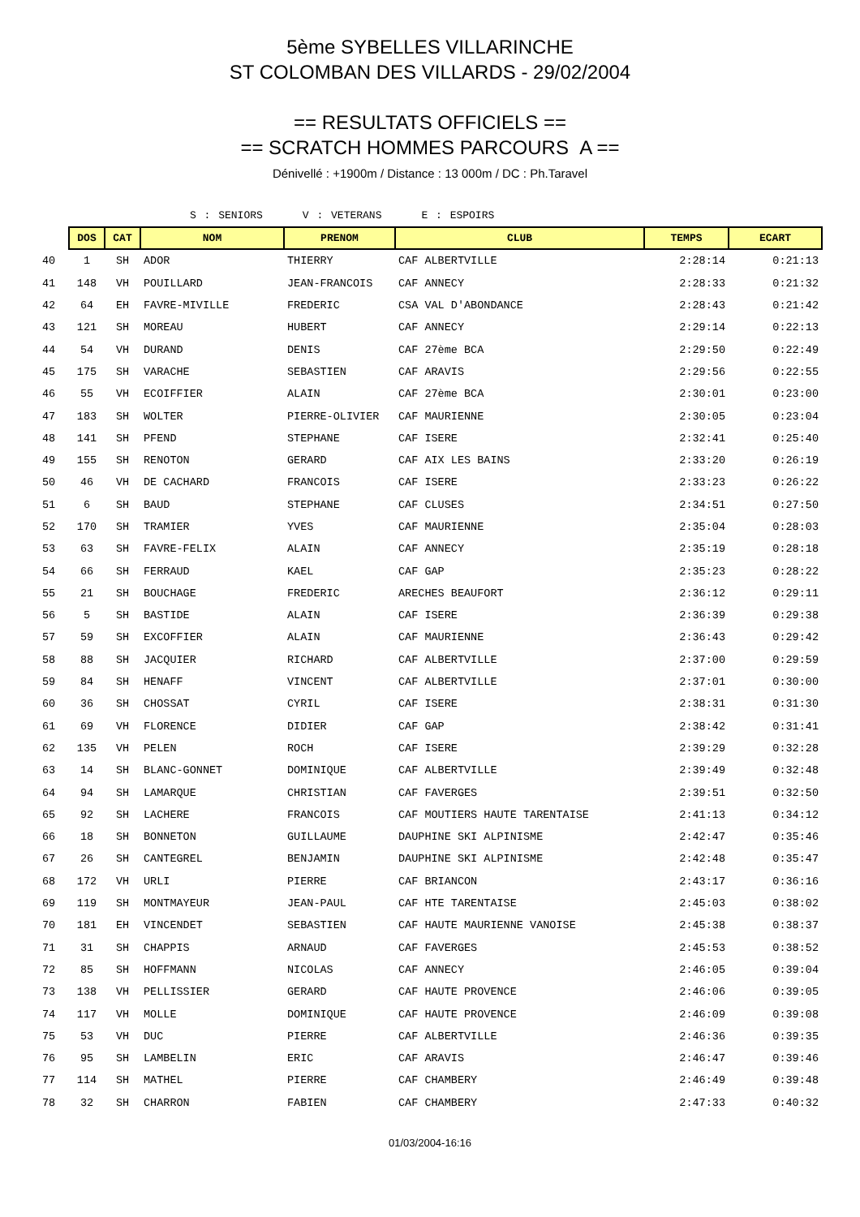5ème SYBELLES VILLARINCHE
ST COLOMBAN DES VILLARDS - 29/02/2004
== RESULTATS OFFICIELS ==
== SCRATCH HOMMES PARCOURS A ==
Dénivellé : +1900m / Distance : 13 000m / DC : Ph.Taravel
S : SENIORS V : VETERANS E : ESPOIRS
| | DOS | CAT | NOM | PRENOM | CLUB | TEMPS | ECART |
| 40 | 1 | SH | ADOR | THIERRY | CAF ALBERTVILLE | 2:28:14 | 0:21:13 |
| 41 | 148 | VH | POUILLARD | JEAN-FRANCOIS | CAF ANNECY | 2:28:33 | 0:21:32 |
| 42 | 64 | EH | FAVRE-MIVILLE | FREDERIC | CSA VAL D'ABONDANCE | 2:28:43 | 0:21:42 |
| 43 | 121 | SH | MOREAU | HUBERT | CAF ANNECY | 2:29:14 | 0:22:13 |
| 44 | 54 | VH | DURAND | DENIS | CAF 27ème BCA | 2:29:50 | 0:22:49 |
| 45 | 175 | SH | VARACHE | SEBASTIEN | CAF ARAVIS | 2:29:56 | 0:22:55 |
| 46 | 55 | VH | ECOIFFIER | ALAIN | CAF 27ème BCA | 2:30:01 | 0:23:00 |
| 47 | 183 | SH | WOLTER | PIERRE-OLIVIER | CAF MAURIENNE | 2:30:05 | 0:23:04 |
| 48 | 141 | SH | PFEND | STEPHANE | CAF ISERE | 2:32:41 | 0:25:40 |
| 49 | 155 | SH | RENOTON | GERARD | CAF AIX LES BAINS | 2:33:20 | 0:26:19 |
| 50 | 46 | VH | DE CACHARD | FRANCOIS | CAF ISERE | 2:33:23 | 0:26:22 |
| 51 | 6 | SH | BAUD | STEPHANE | CAF CLUSES | 2:34:51 | 0:27:50 |
| 52 | 170 | SH | TRAMIER | YVES | CAF MAURIENNE | 2:35:04 | 0:28:03 |
| 53 | 63 | SH | FAVRE-FELIX | ALAIN | CAF ANNECY | 2:35:19 | 0:28:18 |
| 54 | 66 | SH | FERRAUD | KAEL | CAF GAP | 2:35:23 | 0:28:22 |
| 55 | 21 | SH | BOUCHAGE | FREDERIC | ARECHES BEAUFORT | 2:36:12 | 0:29:11 |
| 56 | 5 | SH | BASTIDE | ALAIN | CAF ISERE | 2:36:39 | 0:29:38 |
| 57 | 59 | SH | EXCOFFIER | ALAIN | CAF MAURIENNE | 2:36:43 | 0:29:42 |
| 58 | 88 | SH | JACQUIER | RICHARD | CAF ALBERTVILLE | 2:37:00 | 0:29:59 |
| 59 | 84 | SH | HENAFF | VINCENT | CAF ALBERTVILLE | 2:37:01 | 0:30:00 |
| 60 | 36 | SH | CHOSSAT | CYRIL | CAF ISERE | 2:38:31 | 0:31:30 |
| 61 | 69 | VH | FLORENCE | DIDIER | CAF GAP | 2:38:42 | 0:31:41 |
| 62 | 135 | VH | PELEN | ROCH | CAF ISERE | 2:39:29 | 0:32:28 |
| 63 | 14 | SH | BLANC-GONNET | DOMINIQUE | CAF ALBERTVILLE | 2:39:49 | 0:32:48 |
| 64 | 94 | SH | LAMARQUE | CHRISTIAN | CAF FAVERGES | 2:39:51 | 0:32:50 |
| 65 | 92 | SH | LACHERE | FRANCOIS | CAF MOUTIERS HAUTE TARENTAISE | 2:41:13 | 0:34:12 |
| 66 | 18 | SH | BONNETON | GUILLAUME | DAUPHINE SKI ALPINISME | 2:42:47 | 0:35:46 |
| 67 | 26 | SH | CANTEGREL | BENJAMIN | DAUPHINE SKI ALPINISME | 2:42:48 | 0:35:47 |
| 68 | 172 | VH | URLI | PIERRE | CAF BRIANCON | 2:43:17 | 0:36:16 |
| 69 | 119 | SH | MONTMAYEUR | JEAN-PAUL | CAF HTE TARENTAISE | 2:45:03 | 0:38:02 |
| 70 | 181 | EH | VINCENDET | SEBASTIEN | CAF HAUTE MAURIENNE VANOISE | 2:45:38 | 0:38:37 |
| 71 | 31 | SH | CHAPPIS | ARNAUD | CAF FAVERGES | 2:45:53 | 0:38:52 |
| 72 | 85 | SH | HOFFMANN | NICOLAS | CAF ANNECY | 2:46:05 | 0:39:04 |
| 73 | 138 | VH | PELLISSIER | GERARD | CAF HAUTE PROVENCE | 2:46:06 | 0:39:05 |
| 74 | 117 | VH | MOLLE | DOMINIQUE | CAF HAUTE PROVENCE | 2:46:09 | 0:39:08 |
| 75 | 53 | VH | DUC | PIERRE | CAF ALBERTVILLE | 2:46:36 | 0:39:35 |
| 76 | 95 | SH | LAMBELIN | ERIC | CAF ARAVIS | 2:46:47 | 0:39:46 |
| 77 | 114 | SH | MATHEL | PIERRE | CAF CHAMBERY | 2:46:49 | 0:39:48 |
| 78 | 32 | SH | CHARRON | FABIEN | CAF CHAMBERY | 2:47:33 | 0:40:32 |
01/03/2004-16:16